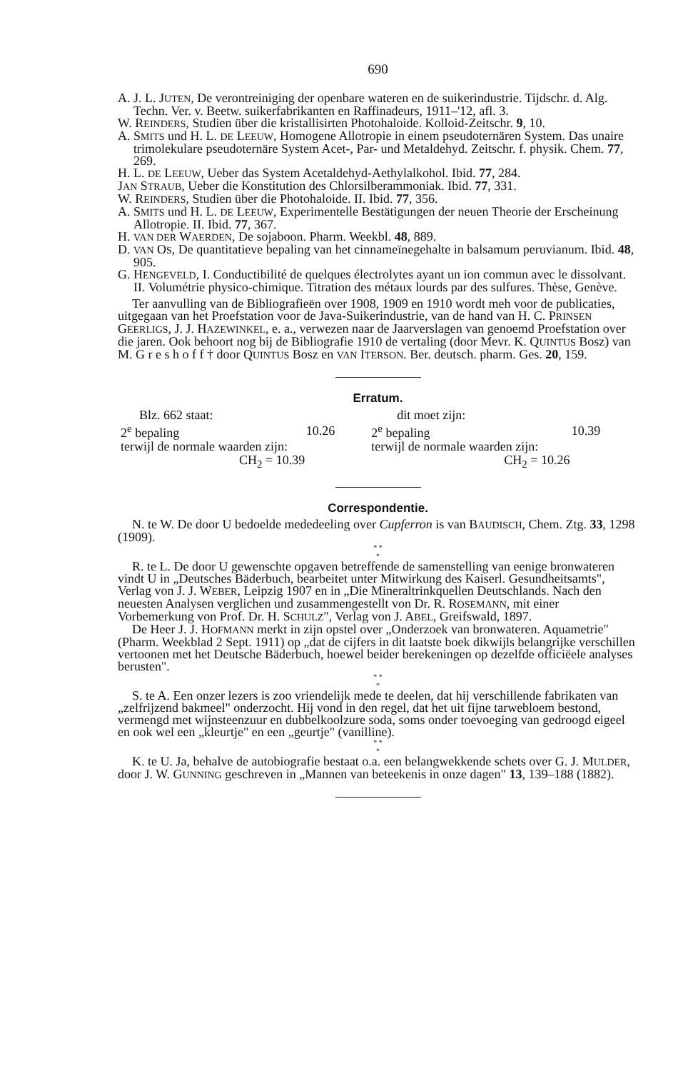690
A. J. L. JUTEN, De verontreiniging der openbare wateren en de suikerindustrie. Tijdschr. d. Alg. Techn. Ver. v. Beetw. suikerfabrikanten en Raffinadeurs, 1911–'12, afl. 3.
W. REINDERS, Studien über die kristallisirten Photohaloide. Kolloid-Zeitschr. 9, 10.
A. SMITS und H. L. DE LEEUW, Homogene Allotropie in einem pseudoternären System. Das unaire trimolekulare pseudoternäre System Acet-, Par- und Metaldehyd. Zeitschr. f. physik. Chem. 77, 269.
H. L. DE LEEUW, Ueber das System Acetaldehyd-Aethylalkohol. Ibid. 77, 284.
JAN STRAUB, Ueber die Konstitution des Chlorsilberammoniak. Ibid. 77, 331.
W. REINDERS, Studien über die Photohaloide. II. Ibid. 77, 356.
A. SMITS und H. L. DE LEEUW, Experimentelle Bestätigungen der neuen Theorie der Erscheinung Allotropie. II. Ibid. 77, 367.
H. VAN DER WAERDEN, De sojaboon. Pharm. Weekbl. 48, 889.
D. VAN OS, De quantitatieve bepaling van het cinnameïnegehalte in balsamum peruvianum. Ibid. 48, 905.
G. HENGEVELD, I. Conductibilité de quelques électrolytes ayant un ion commun avec le dissolvant. II. Volumétrie physico-chimique. Titration des métaux lourds par des sulfures. Thèse, Genève.
Ter aanvulling van de Bibliografieën over 1908, 1909 en 1910 wordt meh voor de publicaties, uitgegaan van het Proefstation voor de Java-Suikerindustrie, van de hand van H. C. PRINSEN GEERLIGS, J. J. HAZEWINKEL, e. a., verwezen naar de Jaarverslagen van genoemd Proefstation over die jaren. Ook behoort nog bij de Bibliografie 1910 de vertaling (door Mevr. K. QUINTUS Bosz) van M. G r e s h o f f † door QUINTUS Bosz en VAN ITERSON. Ber. deutsch. pharm. Ges. 20, 159.
Erratum.
| Blz. 662 staat: | | dit moet zijn: | |
| 2<sup>e</sup> bepaling | 10.26 | 2<sup>e</sup> bepaling | 10.39 |
| terwijl de normale waarden zijn: | | terwijl de normale waarden zijn: | |
| CH<sub>2</sub> = 10.39 | | CH<sub>2</sub> = 10.26 | |
Correspondentie.
N. te W. De door U bedoelde mededeeling over Cupferron is van BAUDISCH, Chem. Ztg. 33, 1298 (1909).
* *
*
R. te L. De door U gewenschte opgaven betreffende de samenstelling van eenige bronwateren vindt U in „Deutsches Bäderbuch, bearbeitet unter Mitwirkung des Kaiserl. Gesundheitsamts", Verlag von J. J. WEBER, Leipzig 1907 en in „Die Mineraltrinkquellen Deutschlands. Nach den neuesten Analysen verglichen und zusammengestellt von Dr. R. ROSEMANN, mit einer Vorbemerkung von Prof. Dr. H. SCHULZ", Verlag von J. ABEL, Greifswald, 1897.
De Heer J. J. HOFMANN merkt in zijn opstel over „Onderzoek van bronwateren. Aquametrie" (Pharm. Weekblad 2 Sept. 1911) op „dat de cijfers in dit laatste boek dikwijls belangrijke verschillen vertoonen met het Deutsche Bäderbuch, hoewel beider berekeningen op dezelfde officiëele analyses berusten".
* *
*
S. te A. Een onzer lezers is zoo vriendelijk mede te deelen, dat hij verschillende fabrikaten van „zelfrijzend bakmeel" onderzocht. Hij vond in den regel, dat het uit fijne tarwebloem bestond, vermengd met wijnsteenzuur en dubbelkoolzure soda, soms onder toevoeging van gedroogd eigeel en ook wel een „kleurtje" en een „geurtje" (vanilline).
* *
*
K. te U. Ja, behalve de autobiografie bestaat o.a. een belangwekkende schets over G. J. MULDER, door J. W. GUNNING geschreven in „Mannen van beteekenis in onze dagen" 13, 139–188 (1882).